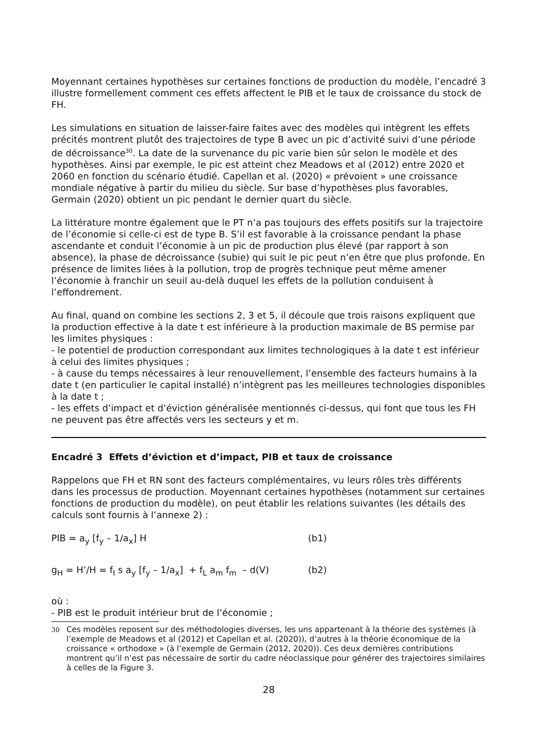Moyennant certaines hypothèses sur certaines fonctions de production du modèle, l’encadré 3 illustre formellement comment ces effets affectent le PIB et le taux de croissance du stock de FH.
Les simulations en situation de laisser-faire faites avec des modèles qui intègrent les effets précités montrent plutôt des trajectoires de type B avec un pic d’activité suivi d’une période de décroissance<sup>30</sup>. La date de la survenance du pic varie bien sûr selon le modèle et des hypothèses. Ainsi par exemple, le pic est atteint chez Meadows et al (2012) entre 2020 et 2060 en fonction du scénario étudié. Capellan et al. (2020) « prévoient » une croissance mondiale négative à partir du milieu du siècle. Sur base d’hypothèses plus favorables, Germain (2020) obtient un pic pendant le dernier quart du siècle.
La littérature montre également que le PT n’a pas toujours des effets positifs sur la trajectoire de l’économie si celle-ci est de type B. S’il est favorable à la croissance pendant la phase ascendante et conduit l’économie à un pic de production plus élevé (par rapport à son absence), la phase de décroissance (subie) qui suit le pic peut n’en être que plus profonde. En présence de limites liées à la pollution, trop de progrès technique peut même amener l’économie à franchir un seuil au-delà duquel les effets de la pollution conduisent à l’effondrement.
Au final, quand on combine les sections 2, 3 et 5, il découle que trois raisons expliquent que la production effective à la date t est inférieure à la production maximale de BS permise par les limites physiques :
- le potentiel de production correspondant aux limites technologiques à la date t est inférieur à celui des limites physiques ;
- à cause du temps nécessaires à leur renouvellement, l’ensemble des facteurs humains à la date t (en particulier le capital installé) n’intègrent pas les meilleures technologies disponibles à la date t ;
- les effets d’impact et d’éviction généralisée mentionnés ci-dessus, qui font que tous les FH ne peuvent pas être affectés vers les secteurs y et m.
Encadré 3 Effets d’éviction et d’impact, PIB et taux de croissance
Rappelons que FH et RN sont des facteurs complémentaires, vu leurs rôles très différents dans les processus de production. Moyennant certaines hypothèses (notamment sur certaines fonctions de production du modèle), on peut établir les relations suivantes (les détails des calculs sont fournis à l’annexe 2) :
PIB = a<sub>y</sub> [f<sub>y</sub> – 1/a<sub>x</sub>] H (b1)
g<sub>H</sub> = H’/H = f<sub>I</sub> s a<sub>y</sub> [f<sub>y</sub> – 1/a<sub>x</sub>] + f<sub>L</sub> a<sub>m</sub> f<sub>m</sub> – d(V) (b2)
où :
- PIB est le produit intérieur brut de l’économie ;
30 Ces modèles reposent sur des méthodologies diverses, les uns appartenant à la théorie des systèmes (à l’exemple de Meadows et al (2012) et Capellan et al. (2020)), d’autres à la théorie économique de la croissance « orthodoxe » (à l’exemple de Germain (2012, 2020)). Ces deux dernières contributions montrent qu’il n’est pas nécessaire de sortir du cadre néoclassique pour générer des trajectoires similaires à celles de la Figure 3.
28